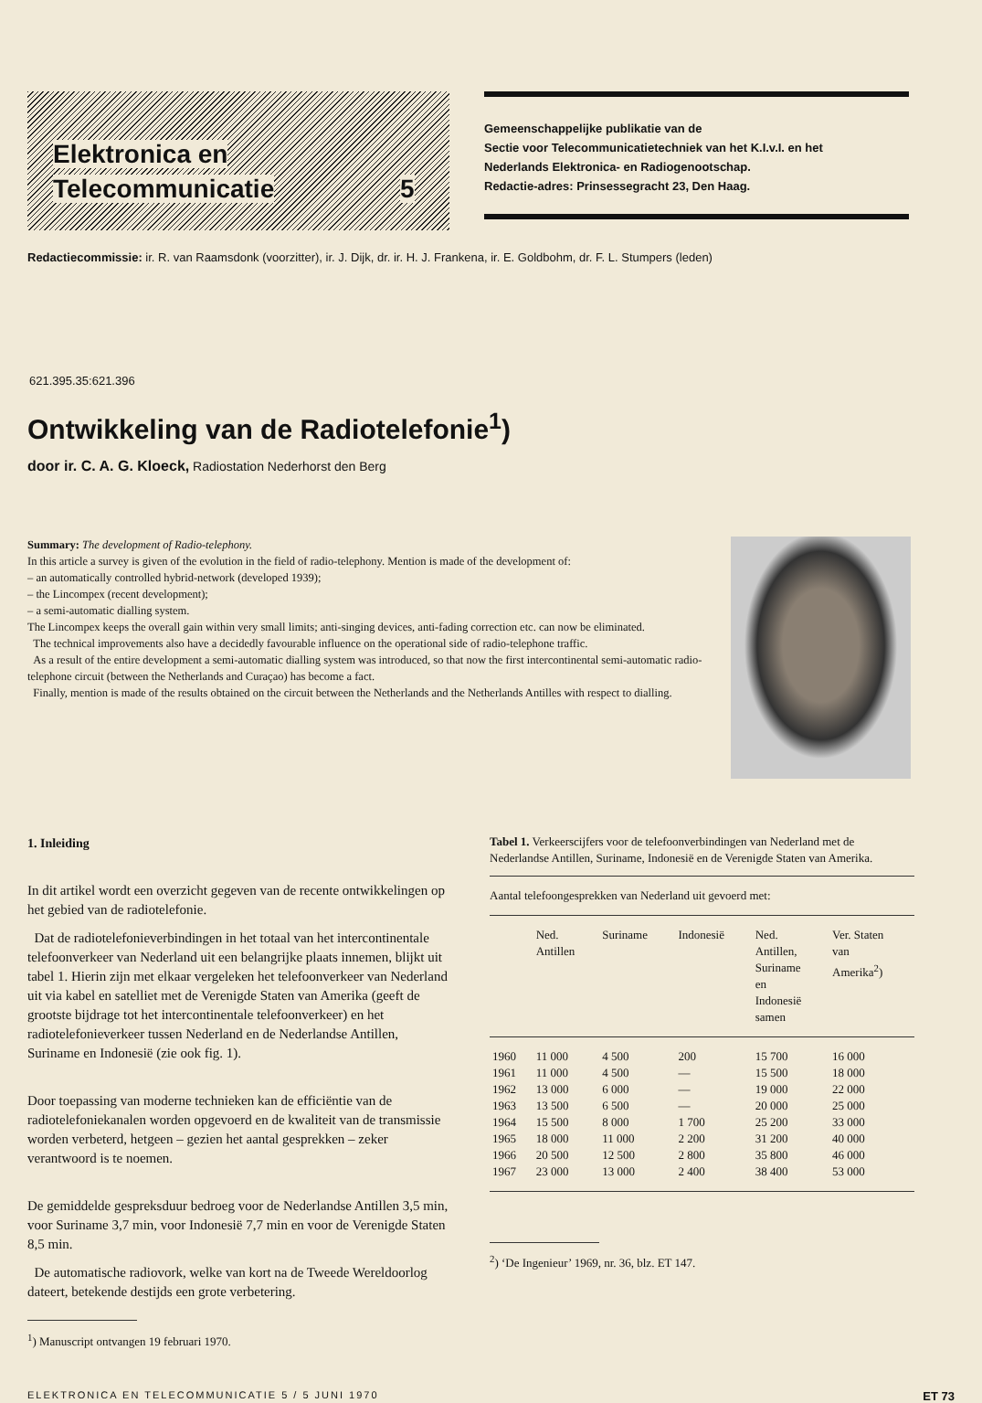Elektronica en
Telecommunicatie 5
Gemeenschappelijke publikatie van de
Sectie voor Telecommunicatietechniek van het K.I.v.I. en het
Nederlands Elektronica- en Radiogenootschap.
Redactie-adres: Prinsessegracht 23, Den Haag.
Redactiecommissie: ir. R. van Raamsdonk (voorzitter), ir. J. Dijk, dr. ir. H. J. Frankena, ir. E. Goldbohm, dr. F. L. Stumpers (leden)
621.395.35:621.396
Ontwikkeling van de Radiotelefonie<sup>1</sup>)
door ir. C. A. G. Kloeck, Radiostation Nederhorst den Berg
Summary: The development of Radio-telephony.
In this article a survey is given of the evolution in the field of radio-telephony. Mention is made of the development of:
– an automatically controlled hybrid-network (developed 1939);
– the Lincompex (recent development);
– a semi-automatic dialling system.
The Lincompex keeps the overall gain within very small limits; anti-singing devices, anti-fading correction etc. can now be eliminated.
The technical improvements also have a decidedly favourable influence on the operational side of radio-telephone traffic.
As a result of the entire development a semi-automatic dialling system was introduced, so that now the first intercontinental semi-automatic radio-telephone circuit (between the Netherlands and Curaçao) has become a fact.
Finally, mention is made of the results obtained on the circuit between the Netherlands and the Netherlands Antilles with respect to dialling.
1. Inleiding
In dit artikel wordt een overzicht gegeven van de recente ontwikkelingen op het gebied van de radiotelefonie.
Dat de radiotelefonieverbindingen in het totaal van het intercontinentale telefoonverkeer van Nederland uit een belangrijke plaats innemen, blijkt uit tabel 1. Hierin zijn met elkaar vergeleken het telefoonverkeer van Nederland uit via kabel en satelliet met de Verenigde Staten van Amerika (geeft de grootste bijdrage tot het intercontinentale telefoonverkeer) en het radiotelefonieverkeer tussen Nederland en de Nederlandse Antillen, Suriname en Indonesië (zie ook fig. 1).
Door toepassing van moderne technieken kan de efficiëntie van de radiotelefoniekanalen worden opgevoerd en de kwaliteit van de transmissie worden verbeterd, hetgeen – gezien het aantal gesprekken – zeker verantwoord is te noemen.
De gemiddelde gespreksduur bedroeg voor de Nederlandse Antillen 3,5 min, voor Suriname 3,7 min, voor Indonesië 7,7 min en voor de Verenigde Staten 8,5 min.
De automatische radiovork, welke van kort na de Tweede Wereldoorlog dateert, betekende destijds een grote verbetering.
<sup>1</sup>) Manuscript ontvangen 19 februari 1970.
Tabel 1. Verkeerscijfers voor de telefoonverbindingen van Nederland met de Nederlandse Antillen, Suriname, Indonesië en de Verenigde Staten van Amerika.
| Aantal telefoongesprekken van Nederland uit gevoerd met: | | | | | |
| --- | --- | --- | --- | --- | --- |
| | Ned. Antillen | Suriname | Indonesië | Ned. Antillen, Suriname en Indonesië samen | Ver. Staten van Amerika<sup>2</sup>) |
| 1960 | 11 000 | 4 500 | 200 | 15 700 | 16 000 |
| 1961 | 11 000 | 4 500 | — | 15 500 | 18 000 |
| 1962 | 13 000 | 6 000 | — | 19 000 | 22 000 |
| 1963 | 13 500 | 6 500 | — | 20 000 | 25 000 |
| 1964 | 15 500 | 8 000 | 1 700 | 25 200 | 33 000 |
| 1965 | 18 000 | 11 000 | 2 200 | 31 200 | 40 000 |
| 1966 | 20 500 | 12 500 | 2 800 | 35 800 | 46 000 |
| 1967 | 23 000 | 13 000 | 2 400 | 38 400 | 53 000 |
<sup>2</sup>) ‘De Ingenieur’ 1969, nr. 36, blz. ET 147.
ELEKTRONICA EN TELECOMMUNICATIE 5 / 5 JUNI 1970 ET 73